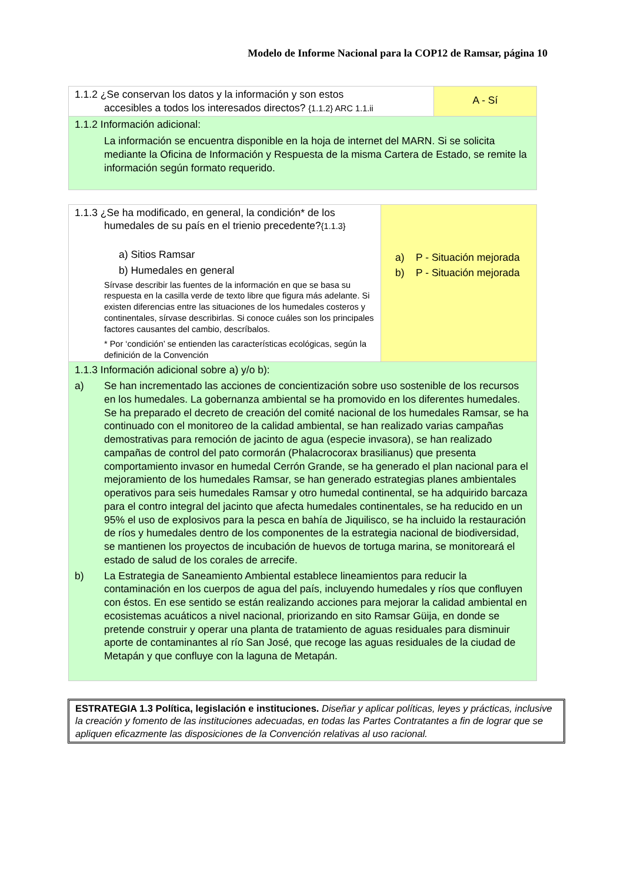Modelo de Informe Nacional para la COP12 de Ramsar, página 10
| 1.1.2 ¿Se conservan los datos y la información y son estos accesibles a todos los interesados directos? {1.1.2} ARC 1.1.ii | A - Sí |
| 1.1.2 Información adicional: La información se encuentra disponible en la hoja de internet del MARN. Si se solicita mediante la Oficina de Información y Respuesta de la misma Cartera de Estado, se remite la información según formato requerido. | |
| 1.1.3 ¿Se ha modificado, en general, la condición* de los humedales de su país en el trienio precedente? {1.1.3} a) Sitios Ramsar b) Humedales en general Sírvase describir las fuentes de la información en que se basa su respuesta en la casilla verde de texto libre que figura más adelante. Si existen diferencias entre las situaciones de los humedales costeros y continentales, sírvase describirlas. Si conoce cuáles son los principales factores causantes del cambio, descríbalos. * Por ‘condición’ se entienden las características ecológicas, según la definición de la Convención | a) P - Situación mejorada b) P - Situación mejorada |
| 1.1.3 Información adicional sobre a) y/o b): a) Se han incrementado las acciones de concientización sobre uso sostenible de los recursos en los humedales. La gobernanza ambiental se ha promovido en los diferentes humedales. Se ha preparado el decreto de creación del comité nacional de los humedales Ramsar, se ha continuado con el monitoreo de la calidad ambiental, se han realizado varias campañas demostrativas para remoción de jacinto de agua (especie invasora), se han realizado campañas de control del pato cormorán (Phalacrocorax brasilianus) que presenta comportamiento invasor en humedal Cerrón Grande, se ha generado el plan nacional para el mejoramiento de los humedales Ramsar, se han generado estrategias planes ambientales operativos para seis humedales Ramsar y otro humedal continental, se ha adquirido barcaza para el contro integral del jacinto que afecta humedales continentales, se ha reducido en un 95% el uso de explosivos para la pesca en bahía de Jiquilisco, se ha incluido la restauración de ríos y humedales dentro de los componentes de la estrategia nacional de biodiversidad, se mantienen los proyectos de incubación de huevos de tortuga marina, se monitoreará el estado de salud de los corales de arrecife. b) La Estrategia de Saneamiento Ambiental establece lineamientos para reducir la contaminación en los cuerpos de agua del país, incluyendo humedales y ríos que confluyen con éstos. En ese sentido se están realizando acciones para mejorar la calidad ambiental en ecosistemas acuáticos a nivel nacional, priorizando en sito Ramsar Güija, en donde se pretende construir y operar una planta de tratamiento de aguas residuales para disminuir aporte de contaminantes al río San José, que recoge las aguas residuales de la ciudad de Metapán y que confluye con la laguna de Metapán. | |
ESTRATEGIA 1.3 Política, legislación e instituciones. Diseñar y aplicar políticas, leyes y prácticas, inclusive la creación y fomento de las instituciones adecuadas, en todas las Partes Contratantes a fin de lograr que se apliquen eficazmente las disposiciones de la Convención relativas al uso racional.